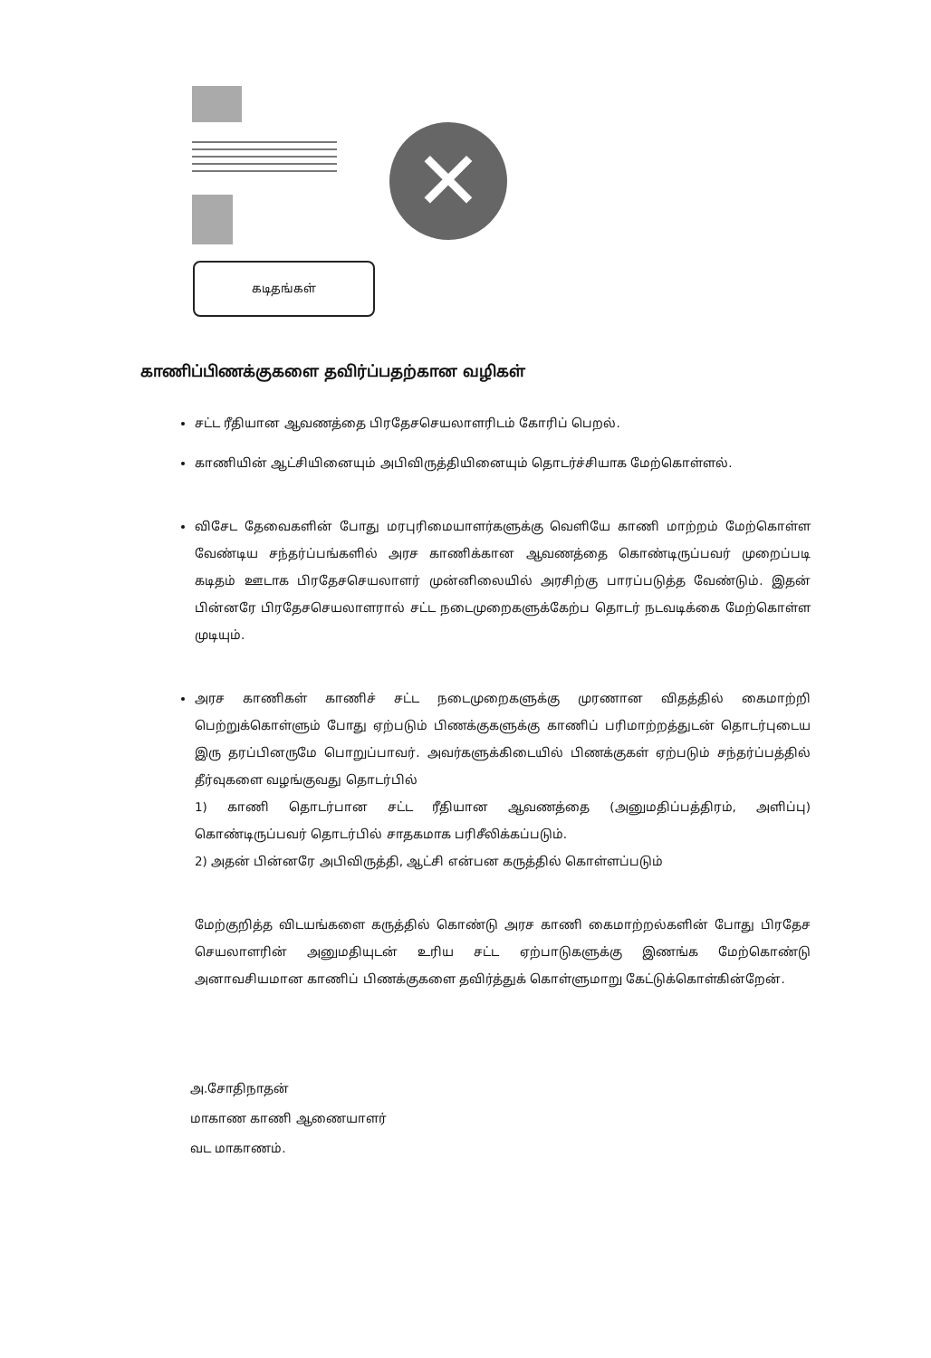✕
கடிதங்கள்
காணிப்பிணக்குகளை தவிர்ப்பதற்கான வழிகள்
சட்ட ரீதியான ஆவணத்தை பிரதேசசெயலாளரிடம் கோரிப் பெறல்.
காணியின் ஆட்சியினையும் அபிவிருத்தியினையும் தொடர்ச்சியாக மேற்கொள்ளல்.
விசேட தேவைகளின் போது மரபுரிமையாளர்களுக்கு வெளியே காணி மாற்றம் மேற்கொள்ள வேண்டிய சந்தர்ப்பங்களில் அரச காணிக்கான ஆவணத்தை கொண்டிருப்பவர் முறைப்படி கடிதம் ஊடாக பிரதேசசெயலாளர் முன்னிலையில் அரசிற்கு பாரப்படுத்த வேண்டும். இதன் பின்னரே பிரதேசசெயலாளரால் சட்ட நடைமுறைகளுக்கேற்ப தொடர் நடவடிக்கை மேற்கொள்ள முடியும்.
அரச காணிகள் காணிச் சட்ட நடைமுறைகளுக்கு முரணான விதத்தில் கைமாற்றி பெற்றுக்கொள்ளும் போது ஏற்படும் பிணக்குகளுக்கு காணிப் பரிமாற்றத்துடன் தொடர்புடைய இரு தரப்பினருமே பொறுப்பாவர். அவர்களுக்கிடையில் பிணக்குகள் ஏற்படும் சந்தர்ப்பத்தில் தீர்வுகளை வழங்குவது தொடர்பில்
1) காணி தொடர்பான சட்ட ரீதியான ஆவணத்தை (அனுமதிப்பத்திரம், அளிப்பு) கொண்டிருப்பவர் தொடர்பில் சாதகமாக பரிசீலிக்கப்படும்.
2) அதன் பின்னரே அபிவிருத்தி, ஆட்சி என்பன கருத்தில் கொள்ளப்படும்
மேற்குறித்த விடயங்களை கருத்தில் கொண்டு அரச காணி கைமாற்றல்களின் போது பிரதேச செயலாளரின் அனுமதியுடன் உரிய சட்ட ஏற்பாடுகளுக்கு இணங்க மேற்கொண்டு அனாவசியமான காணிப் பிணக்குகளை தவிர்த்துக் கொள்ளுமாறு கேட்டுக்கொள்கின்றேன்.
அ.சோதிநாதன்
மாகாண காணி ஆணையாளர்
வட மாகாணம்.